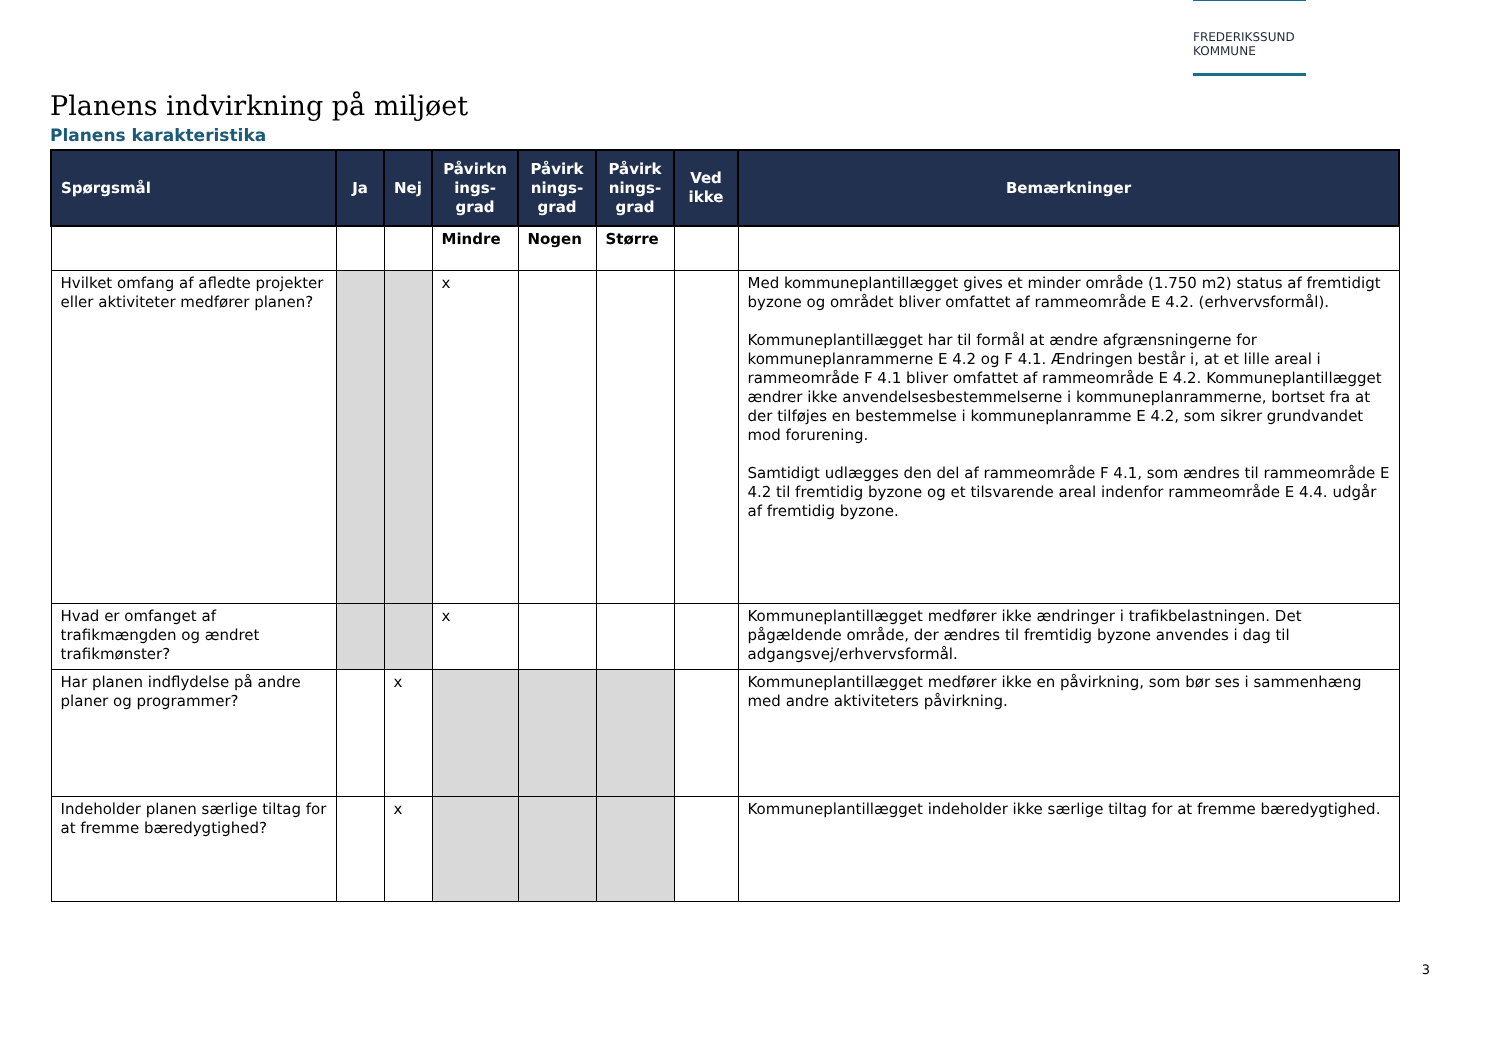FREDERIKSSUND
KOMMUNE
Planens indvirkning på miljøet
Planens karakteristika
| Spørgsmål | Ja | Nej | Påvirkn ings-grad | Påvirk nings-grad | Påvirk nings-grad | Ved ikke | Bemærkninger |
| --- | --- | --- | --- | --- | --- | --- | --- |
| | | | Mindre | Nogen | Større | | |
| Hvilket omfang af afledte projekter eller aktiviteter medfører planen? | | | x | | | | Med kommuneplantillægget gives et minder område (1.750 m2) status af fremtidigt byzone og området bliver omfattet af rammeområde E 4.2. (erhvervsformål). Kommuneplantillægget har til formål at ændre afgrænsningerne for kommuneplanrammerne E 4.2 og F 4.1. Ændringen består i, at et lille areal i rammeområde F 4.1 bliver omfattet af rammeområde E 4.2. Kommuneplantillægget ændrer ikke anvendelsesbestemmelserne i kommuneplanrammerne, bortset fra at der tilføjes en bestemmelse i kommuneplanramme E 4.2, som sikrer grundvandet mod forurening. Samtidigt udlægges den del af rammeområde F 4.1, som ændres til rammeområde E 4.2 til fremtidig byzone og et tilsvarende areal indenfor rammeområde E 4.4. udgår af fremtidig byzone. |
| Hvad er omfanget af trafikmængden og ændret trafikmønster? | | | x | | | | Kommuneplantillægget medfører ikke ændringer i trafikbelastningen. Det pågældende område, der ændres til fremtidig byzone anvendes i dag til adgangsvej/erhvervsformål. |
| Har planen indflydelse på andre planer og programmer? | | x | | | | | Kommuneplantillægget medfører ikke en påvirkning, som bør ses i sammenhæng med andre aktiviteters påvirkning. |
| Indeholder planen særlige tiltag for at fremme bæredygtighed? | | x | | | | | Kommuneplantillægget indeholder ikke særlige tiltag for at fremme bæredygtighed. |
3